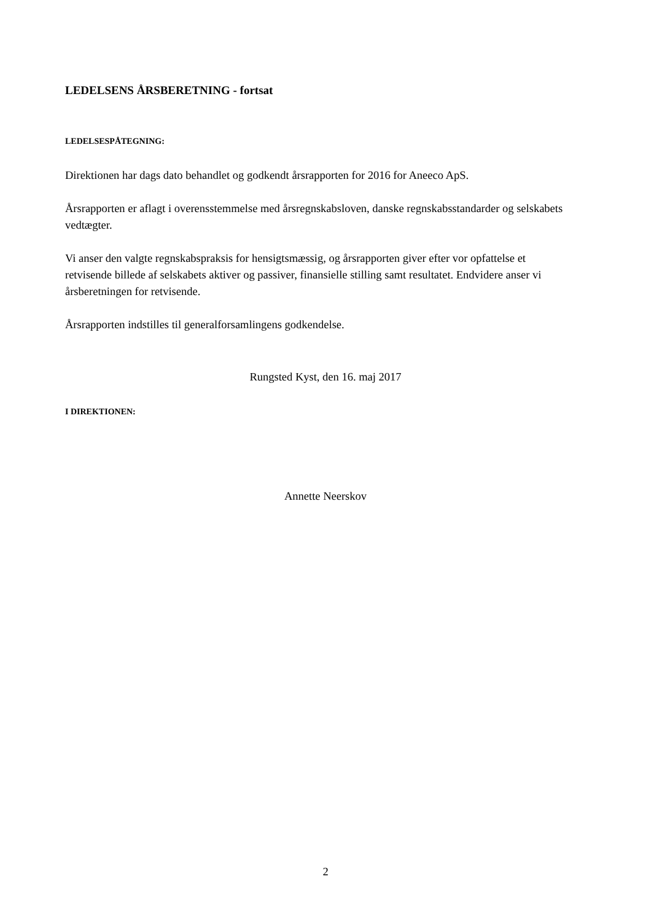LEDELSENS ÅRSBERETNING - fortsat
LEDELSESPÅTEGNING:
Direktionen har dags dato behandlet og godkendt årsrapporten for 2016 for Aneeco ApS.
Årsrapporten er aflagt i overensstemmelse med årsregnskabsloven, danske regnskabsstandarder og selskabets vedtægter.
Vi anser den valgte regnskabspraksis for hensigtsmæssig, og årsrapporten giver efter vor opfattelse et retvisende billede af selskabets aktiver og passiver, finansielle stilling samt resultatet. Endvidere anser vi årsberetningen for retvisende.
Årsrapporten indstilles til generalforsamlingens godkendelse.
Rungsted Kyst, den 16. maj 2017
I DIREKTIONEN:
Annette Neerskov
2